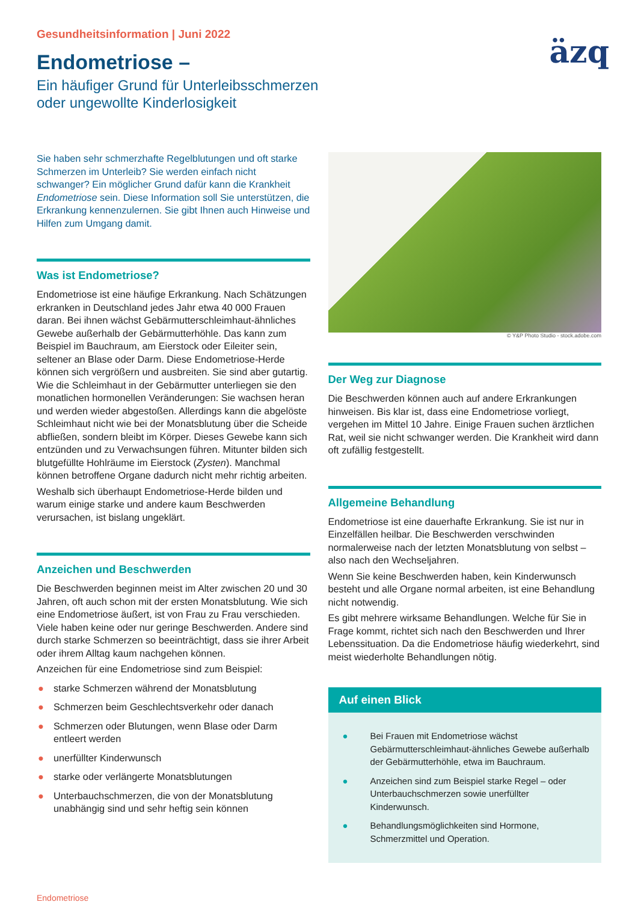Gesundheitsinformation | Juni 2022
äzq
Endometriose –
Ein häufiger Grund für Unterleibsschmerzen
oder ungewollte Kinderlosigkeit
Sie haben sehr schmerzhafte Regelblutungen und oft starke Schmerzen im Unterleib? Sie werden einfach nicht schwanger? Ein möglicher Grund dafür kann die Krankheit Endometriose sein. Diese Information soll Sie unterstützen, die Erkrankung kennenzulernen. Sie gibt Ihnen auch Hinweise und Hilfen zum Umgang damit.
Was ist Endometriose?
Endometriose ist eine häufige Erkrankung. Nach Schätzungen erkranken in Deutschland jedes Jahr etwa 40 000 Frauen daran. Bei ihnen wächst Gebärmutterschleimhaut-ähnliches Gewebe außerhalb der Gebärmutterhöhle. Das kann zum Beispiel im Bauchraum, am Eierstock oder Eileiter sein, seltener an Blase oder Darm. Diese Endometriose-Herde können sich vergrößern und ausbreiten. Sie sind aber gutartig. Wie die Schleimhaut in der Gebärmutter unterliegen sie den monatlichen hormonellen Veränderungen: Sie wachsen heran und werden wieder abgestoßen. Allerdings kann die abgelöste Schleimhaut nicht wie bei der Monatsblutung über die Scheide abfließen, sondern bleibt im Körper. Dieses Gewebe kann sich entzünden und zu Verwachsungen führen. Mitunter bilden sich blutgefüllte Hohlräume im Eierstock (Zysten). Manchmal können betroffene Organe dadurch nicht mehr richtig arbeiten.
Weshalb sich überhaupt Endometriose-Herde bilden und warum einige starke und andere kaum Beschwerden verursachen, ist bislang ungeklärt.
Anzeichen und Beschwerden
Die Beschwerden beginnen meist im Alter zwischen 20 und 30 Jahren, oft auch schon mit der ersten Monatsblutung. Wie sich eine Endometriose äußert, ist von Frau zu Frau verschieden. Viele haben keine oder nur geringe Beschwerden. Andere sind durch starke Schmerzen so beeinträchtigt, dass sie ihrer Arbeit oder ihrem Alltag kaum nachgehen können.
Anzeichen für eine Endometriose sind zum Beispiel:
● starke Schmerzen während der Monatsblutung
● Schmerzen beim Geschlechtsverkehr oder danach
● Schmerzen oder Blutungen, wenn Blase oder Darm entleert werden
● unerfüllter Kinderwunsch
● starke oder verlängerte Monatsblutungen
● Unterbauchschmerzen, die von der Monatsblutung unabhängig sind und sehr heftig sein können
© Y&P Photo Studio - stock.adobe.com
Der Weg zur Diagnose
Die Beschwerden können auch auf andere Erkrankungen hinweisen. Bis klar ist, dass eine Endometriose vorliegt, vergehen im Mittel 10 Jahre. Einige Frauen suchen ärztlichen Rat, weil sie nicht schwanger werden. Die Krankheit wird dann oft zufällig festgestellt.
Allgemeine Behandlung
Endometriose ist eine dauerhafte Erkrankung. Sie ist nur in Einzelfällen heilbar. Die Beschwerden verschwinden normalerweise nach der letzten Monatsblutung von selbst – also nach den Wechseljahren.
Wenn Sie keine Beschwerden haben, kein Kinderwunsch besteht und alle Organe normal arbeiten, ist eine Behandlung nicht notwendig.
Es gibt mehrere wirksame Behandlungen. Welche für Sie in Frage kommt, richtet sich nach den Beschwerden und Ihrer Lebenssituation. Da die Endometriose häufig wiederkehrt, sind meist wiederholte Behandlungen nötig.
Auf einen Blick
● Bei Frauen mit Endometriose wächst Gebärmutterschleimhaut-ähnliches Gewebe außerhalb der Gebärmutterhöhle, etwa im Bauchraum.
● Anzeichen sind zum Beispiel starke Regel – oder Unterbauchschmerzen sowie unerfüllter Kinderwunsch.
● Behandlungsmöglichkeiten sind Hormone, Schmerzmittel und Operation.
Endometriose